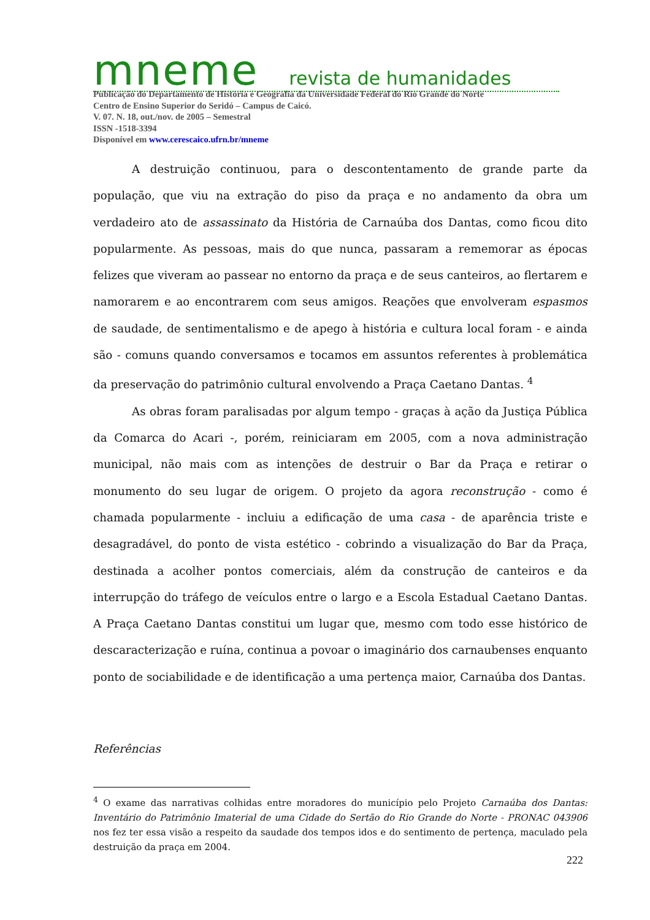mneme revista de humanidades
Publicação do Departamento de História e Geografia da Universidade Federal do Rio Grande do Norte
Centro de Ensino Superior do Seridó – Campus de Caicó.
V. 07. N. 18, out./nov. de 2005 – Semestral
ISSN -1518-3394
Disponível em www.cerescaico.ufrn.br/mneme
A destruição continuou, para o descontentamento de grande parte da população, que viu na extração do piso da praça e no andamento da obra um verdadeiro ato de assassinato da História de Carnaúba dos Dantas, como ficou dito popularmente. As pessoas, mais do que nunca, passaram a rememorar as épocas felizes que viveram ao passear no entorno da praça e de seus canteiros, ao flertarem e namorarem e ao encontrarem com seus amigos. Reações que envolveram espasmos de saudade, de sentimentalismo e de apego à história e cultura local foram - e ainda são - comuns quando conversamos e tocamos em assuntos referentes à problemática da preservação do patrimônio cultural envolvendo a Praça Caetano Dantas. <sup>4</sup>
As obras foram paralisadas por algum tempo - graças à ação da Justiça Pública da Comarca do Acari -, porém, reiniciaram em 2005, com a nova administração municipal, não mais com as intenções de destruir o Bar da Praça e retirar o monumento do seu lugar de origem. O projeto da agora reconstrução - como é chamada popularmente - incluiu a edificação de uma casa - de aparência triste e desagradável, do ponto de vista estético - cobrindo a visualização do Bar da Praça, destinada a acolher pontos comerciais, além da construção de canteiros e da interrupção do tráfego de veículos entre o largo e a Escola Estadual Caetano Dantas. A Praça Caetano Dantas constitui um lugar que, mesmo com todo esse histórico de descaracterização e ruína, continua a povoar o imaginário dos carnaubenses enquanto ponto de sociabilidade e de identificação a uma pertença maior, Carnaúba dos Dantas.
Referências
<sup>4</sup> O exame das narrativas colhidas entre moradores do município pelo Projeto Carnaúba dos Dantas: Inventário do Patrimônio Imaterial de uma Cidade do Sertão do Rio Grande do Norte - PRONAC 043906 nos fez ter essa visão a respeito da saudade dos tempos idos e do sentimento de pertença, maculado pela destruição da praça em 2004.
222